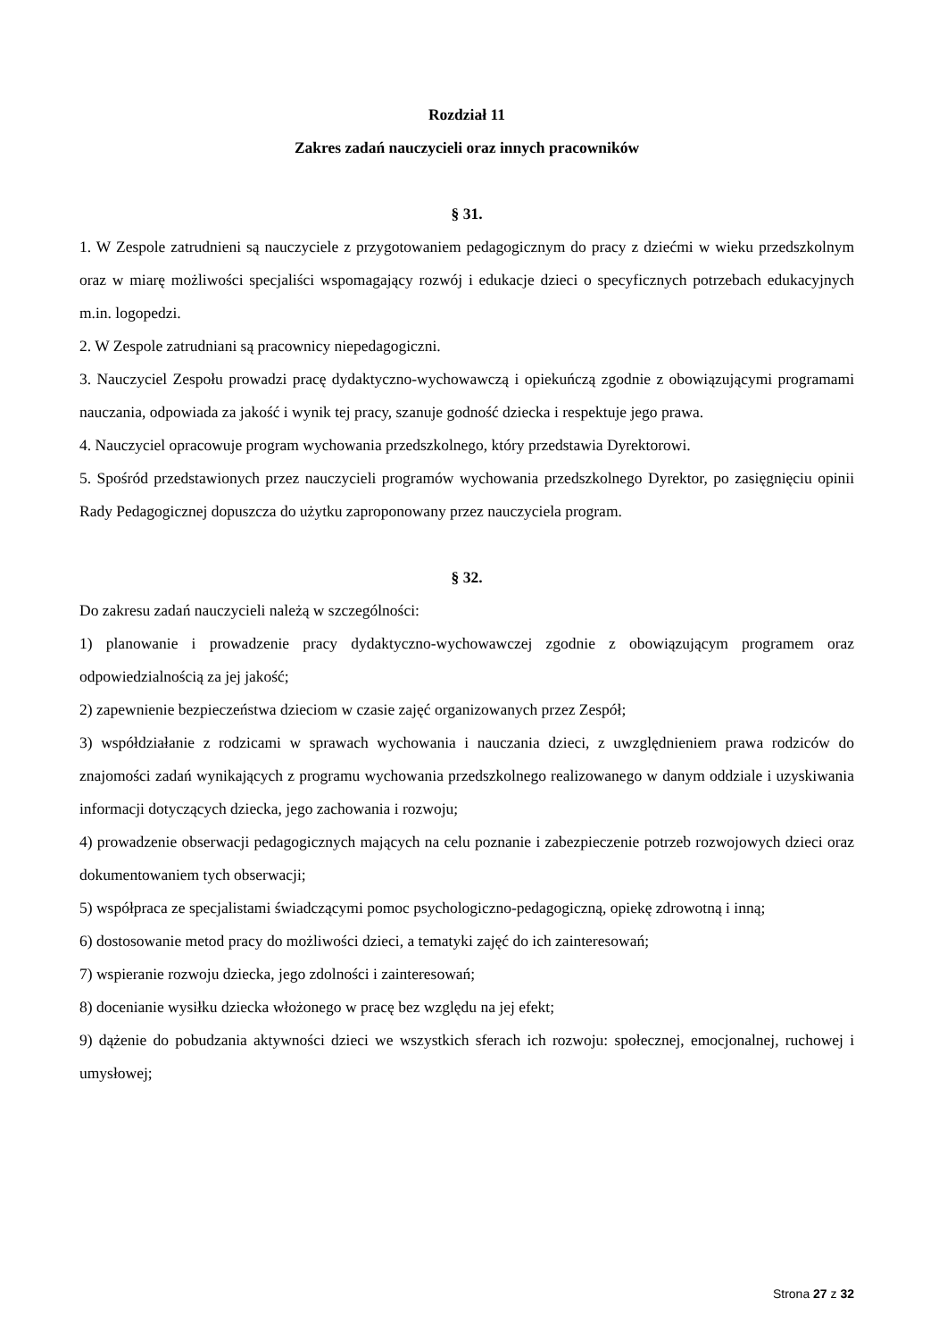Rozdział 11
Zakres zadań nauczycieli oraz innych pracowników
§ 31.
1. W Zespole zatrudnieni są nauczyciele z przygotowaniem pedagogicznym do pracy z dziećmi w wieku przedszkolnym oraz w miarę możliwości specjaliści wspomagający rozwój i edukacje dzieci o specyficznych potrzebach edukacyjnych m.in. logopedzi.
2. W Zespole zatrudniani są pracownicy niepedagogiczni.
3. Nauczyciel Zespołu prowadzi pracę dydaktyczno-wychowawczą i opiekuńczą zgodnie z obowiązującymi programami nauczania, odpowiada za jakość i wynik tej pracy, szanuje godność dziecka i respektuje jego prawa.
4. Nauczyciel opracowuje program wychowania przedszkolnego, który przedstawia Dyrektorowi.
5. Spośród przedstawionych przez nauczycieli programów wychowania przedszkolnego Dyrektor, po zasięgnięciu opinii Rady Pedagogicznej dopuszcza do użytku zaproponowany przez nauczyciela program.
§ 32.
Do zakresu zadań nauczycieli należą w szczególności:
1) planowanie i prowadzenie pracy dydaktyczno-wychowawczej zgodnie z obowiązującym programem oraz odpowiedzialnością za jej jakość;
2) zapewnienie bezpieczeństwa dzieciom w czasie zajęć organizowanych przez Zespół;
3) współdziałanie z rodzicami w sprawach wychowania i nauczania dzieci, z uwzględnieniem prawa rodziców do znajomości zadań wynikających z programu wychowania przedszkolnego realizowanego w danym oddziale i uzyskiwania informacji dotyczących dziecka, jego zachowania i rozwoju;
4) prowadzenie obserwacji pedagogicznych mających na celu poznanie i zabezpieczenie potrzeb rozwojowych dzieci oraz dokumentowaniem tych obserwacji;
5) współpraca ze specjalistami świadczącymi pomoc psychologiczno-pedagogiczną, opiekę zdrowotną i inną;
6) dostosowanie metod pracy do możliwości dzieci, a tematyki zajęć do ich zainteresowań;
7) wspieranie rozwoju dziecka, jego zdolności i zainteresowań;
8) docenianie wysiłku dziecka włożonego w pracę bez względu na jej efekt;
9) dążenie do pobudzania aktywności dzieci we wszystkich sferach ich rozwoju: społecznej, emocjonalnej, ruchowej i umysłowej;
Strona 27 z 32